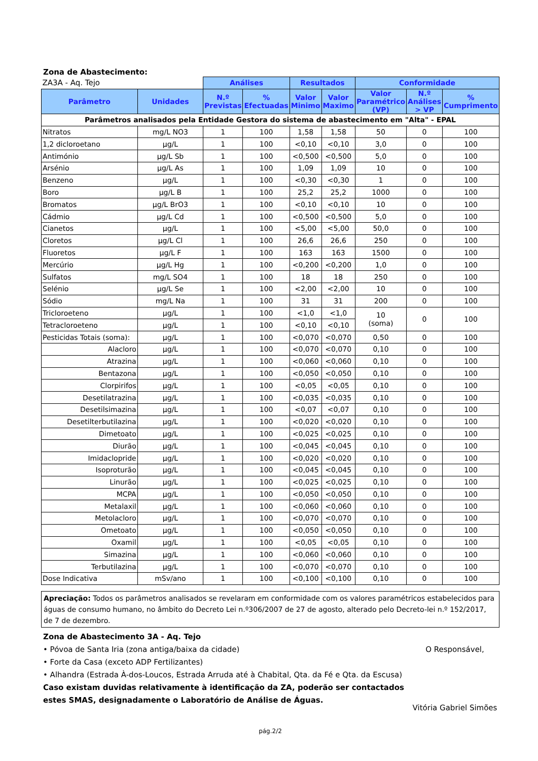Zona de Abastecimento:
| ZA3A - Aq. Tejo | | Análises | | Resultados | | Conformidade | | |
| --- | --- | --- | --- | --- | --- | --- | --- | --- |
| Parâmetro | Unidades | N.º Previstas | % Efectuadas | Valor Minimo | Valor Maximo | Valor Paramétrico (VP) | N.º Análises > VP | % Cumprimento |
| Parâmetros analisados pela Entidade Gestora do sistema de abastecimento em "Alta" - EPAL | | | | | | | | |
| Nitratos | mg/L NO3 | 1 | 100 | 1,58 | 1,58 | 50 | 0 | 100 |
| 1,2 dicloroetano | µg/L | 1 | 100 | <0,10 | <0,10 | 3,0 | 0 | 100 |
| Antimónio | µg/L Sb | 1 | 100 | <0,500 | <0,500 | 5,0 | 0 | 100 |
| Arsénio | µg/L As | 1 | 100 | 1,09 | 1,09 | 10 | 0 | 100 |
| Benzeno | µg/L | 1 | 100 | <0,30 | <0,30 | 1 | 0 | 100 |
| Boro | µg/L B | 1 | 100 | 25,2 | 25,2 | 1000 | 0 | 100 |
| Bromatos | µg/L BrO3 | 1 | 100 | <0,10 | <0,10 | 10 | 0 | 100 |
| Cádmio | µg/L Cd | 1 | 100 | <0,500 | <0,500 | 5,0 | 0 | 100 |
| Cianetos | µg/L | 1 | 100 | <5,00 | <5,00 | 50,0 | 0 | 100 |
| Cloretos | µg/L Cl | 1 | 100 | 26,6 | 26,6 | 250 | 0 | 100 |
| Fluoretos | µg/L F | 1 | 100 | 163 | 163 | 1500 | 0 | 100 |
| Mercúrio | µg/L Hg | 1 | 100 | <0,200 | <0,200 | 1,0 | 0 | 100 |
| Sulfatos | mg/L SO4 | 1 | 100 | 18 | 18 | 250 | 0 | 100 |
| Selénio | µg/L Se | 1 | 100 | <2,00 | <2,00 | 10 | 0 | 100 |
| Sódio | mg/L Na | 1 | 100 | 31 | 31 | 200 | 0 | 100 |
| Tricloroeteno | µg/L | 1 | 100 | <1,0 | <1,0 | 10 (soma) | 0 | 100 |
| Tetracloroeteno | µg/L | 1 | 100 | <0,10 | <0,10 | | | |
| Pesticidas Totais (soma): | µg/L | 1 | 100 | <0,070 | <0,070 | 0,50 | 0 | 100 |
| Alacloro | µg/L | 1 | 100 | <0,070 | <0,070 | 0,10 | 0 | 100 |
| Atrazina | µg/L | 1 | 100 | <0,060 | <0,060 | 0,10 | 0 | 100 |
| Bentazona | µg/L | 1 | 100 | <0,050 | <0,050 | 0,10 | 0 | 100 |
| Clorpirifos | µg/L | 1 | 100 | <0,05 | <0,05 | 0,10 | 0 | 100 |
| Desetilatrazina | µg/L | 1 | 100 | <0,035 | <0,035 | 0,10 | 0 | 100 |
| Desetilsimazina | µg/L | 1 | 100 | <0,07 | <0,07 | 0,10 | 0 | 100 |
| Desetilterbutilazina | µg/L | 1 | 100 | <0,020 | <0,020 | 0,10 | 0 | 100 |
| Dimetoato | µg/L | 1 | 100 | <0,025 | <0,025 | 0,10 | 0 | 100 |
| Diurão | µg/L | 1 | 100 | <0,045 | <0,045 | 0,10 | 0 | 100 |
| Imidaclopride | µg/L | 1 | 100 | <0,020 | <0,020 | 0,10 | 0 | 100 |
| Isoproturão | µg/L | 1 | 100 | <0,045 | <0,045 | 0,10 | 0 | 100 |
| Linurão | µg/L | 1 | 100 | <0,025 | <0,025 | 0,10 | 0 | 100 |
| MCPA | µg/L | 1 | 100 | <0,050 | <0,050 | 0,10 | 0 | 100 |
| Metalaxil | µg/L | 1 | 100 | <0,060 | <0,060 | 0,10 | 0 | 100 |
| Metolacloro | µg/L | 1 | 100 | <0,070 | <0,070 | 0,10 | 0 | 100 |
| Ometoato | µg/L | 1 | 100 | <0,050 | <0,050 | 0,10 | 0 | 100 |
| Oxamil | µg/L | 1 | 100 | <0,05 | <0,05 | 0,10 | 0 | 100 |
| Simazina | µg/L | 1 | 100 | <0,060 | <0,060 | 0,10 | 0 | 100 |
| Terbutilazina | µg/L | 1 | 100 | <0,070 | <0,070 | 0,10 | 0 | 100 |
| Dose Indicativa | mSv/ano | 1 | 100 | <0,100 | <0,100 | 0,10 | 0 | 100 |
Apreciação: Todos os parâmetros analisados se revelaram em conformidade com os valores paramétricos estabelecidos para águas de consumo humano, no âmbito do Decreto Lei n.º306/2007 de 27 de agosto, alterado pelo Decreto-lei n.º 152/2017, de 7 de dezembro.
Zona de Abastecimento 3A - Aq. Tejo
• Póvoa de Santa Iria (zona antiga/baixa da cidade)
• Forte da Casa (exceto ADP Fertilizantes)
• Alhandra (Estrada À-dos-Loucos, Estrada Arruda até à Chabital, Qta. da Fé e Qta. da Escusa)
Caso existam duvidas relativamente à identificação da ZA, poderão ser contactados estes SMAS, designadamente o Laboratório de Análise de Águas.
O Responsável,
Vitória Gabriel Simões
pág.2/2